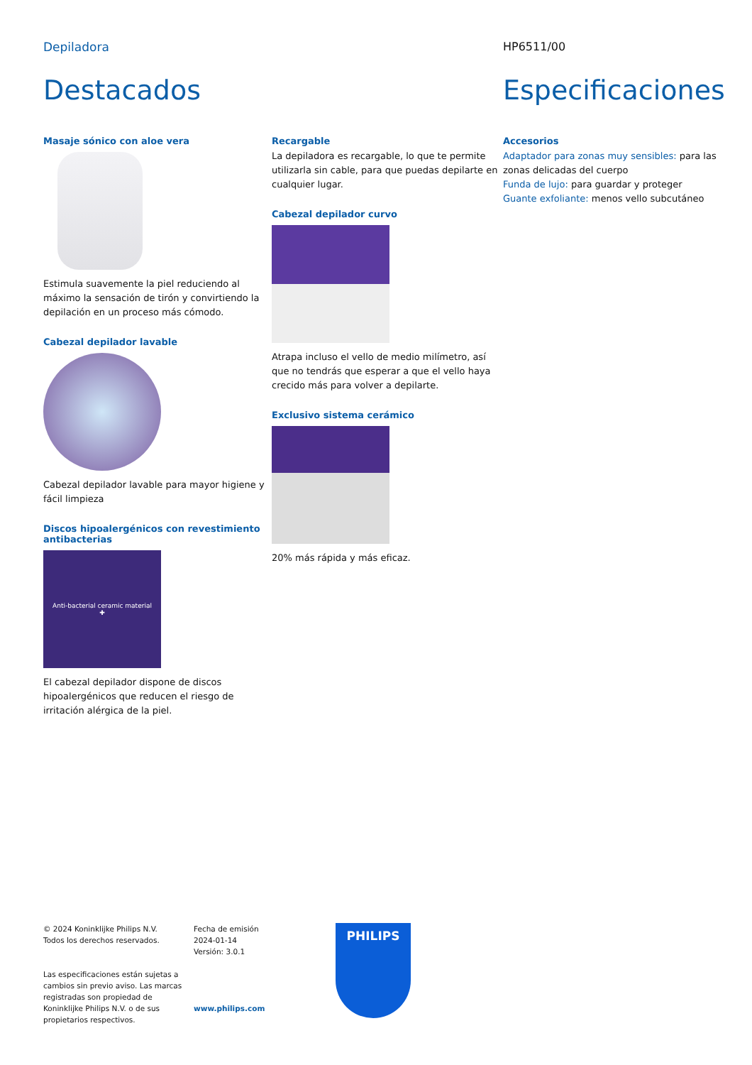Depiladora HP6511/00
Destacados
Masaje sónico con aloe vera
Estimula suavemente la piel reduciendo al máximo la sensación de tirón y convirtiendo la depilación en un proceso más cómodo.
Cabezal depilador lavable
Cabezal depilador lavable para mayor higiene y fácil limpieza
Discos hipoalergénicos con revestimiento antibacterias
Anti-bacterial ceramic material
✚
El cabezal depilador dispone de discos hipoalergénicos que reducen el riesgo de irritación alérgica de la piel.
.
Recargable
La depiladora es recargable, lo que te permite utilizarla sin cable, para que puedas depilarte en cualquier lugar.
Cabezal depilador curvo
Atrapa incluso el vello de medio milímetro, así que no tendrás que esperar a que el vello haya crecido más para volver a depilarte.
Exclusivo sistema cerámico
20% más rápida y más eficaz.
Especificaciones
Accesorios
Adaptador para zonas muy sensibles: para las zonas delicadas del cuerpo
Funda de lujo: para guardar y proteger
Guante exfoliante: menos vello subcutáneo
© 2024 Koninklijke Philips N.V.
Todos los derechos reservados.
Las especificaciones están sujetas a cambios sin previo aviso. Las marcas registradas son propiedad de Koninklijke Philips N.V. o de sus propietarios respectivos.
Fecha de emisión
2024-01-14
Versión: 3.0.1
www.philips.com
PHILIPS